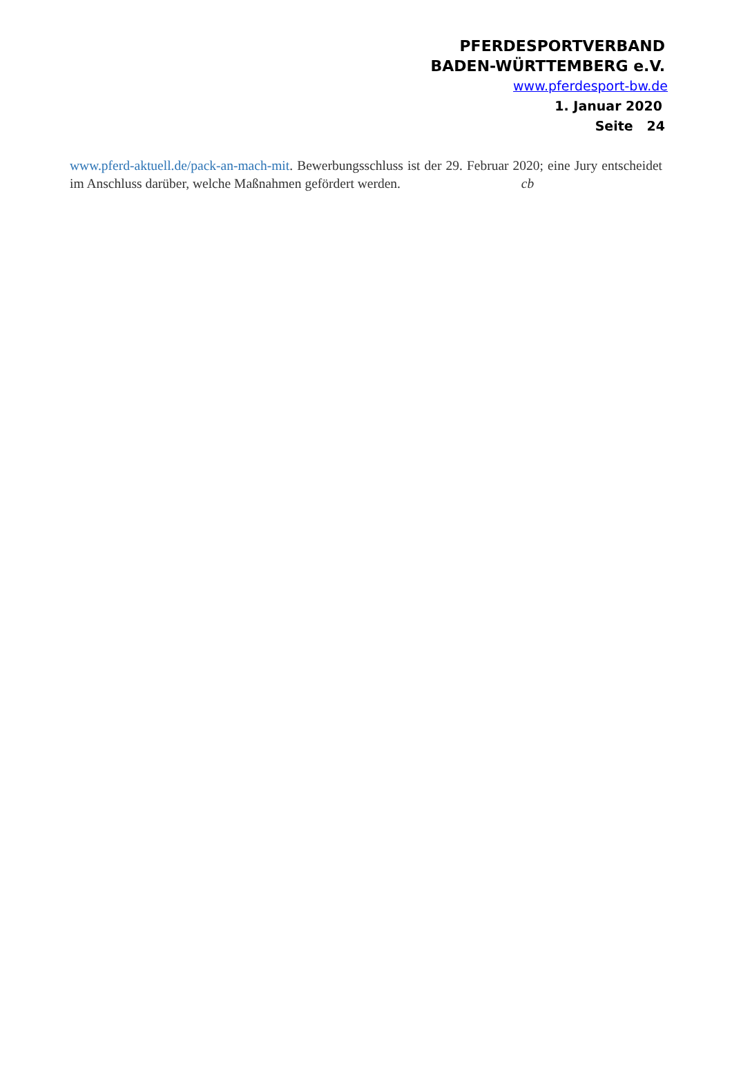PFERDESPORTVERBAND
BADEN-WÜRTTEMBERG e.V.
www.pferdesport-bw.de
1. Januar 2020
Seite 24
www.pferd-aktuell.de/pack-an-mach-mit. Bewerbungsschluss ist der 29. Februar 2020; eine Jury entscheidet im Anschluss darüber, welche Maßnahmen gefördert werden. cb